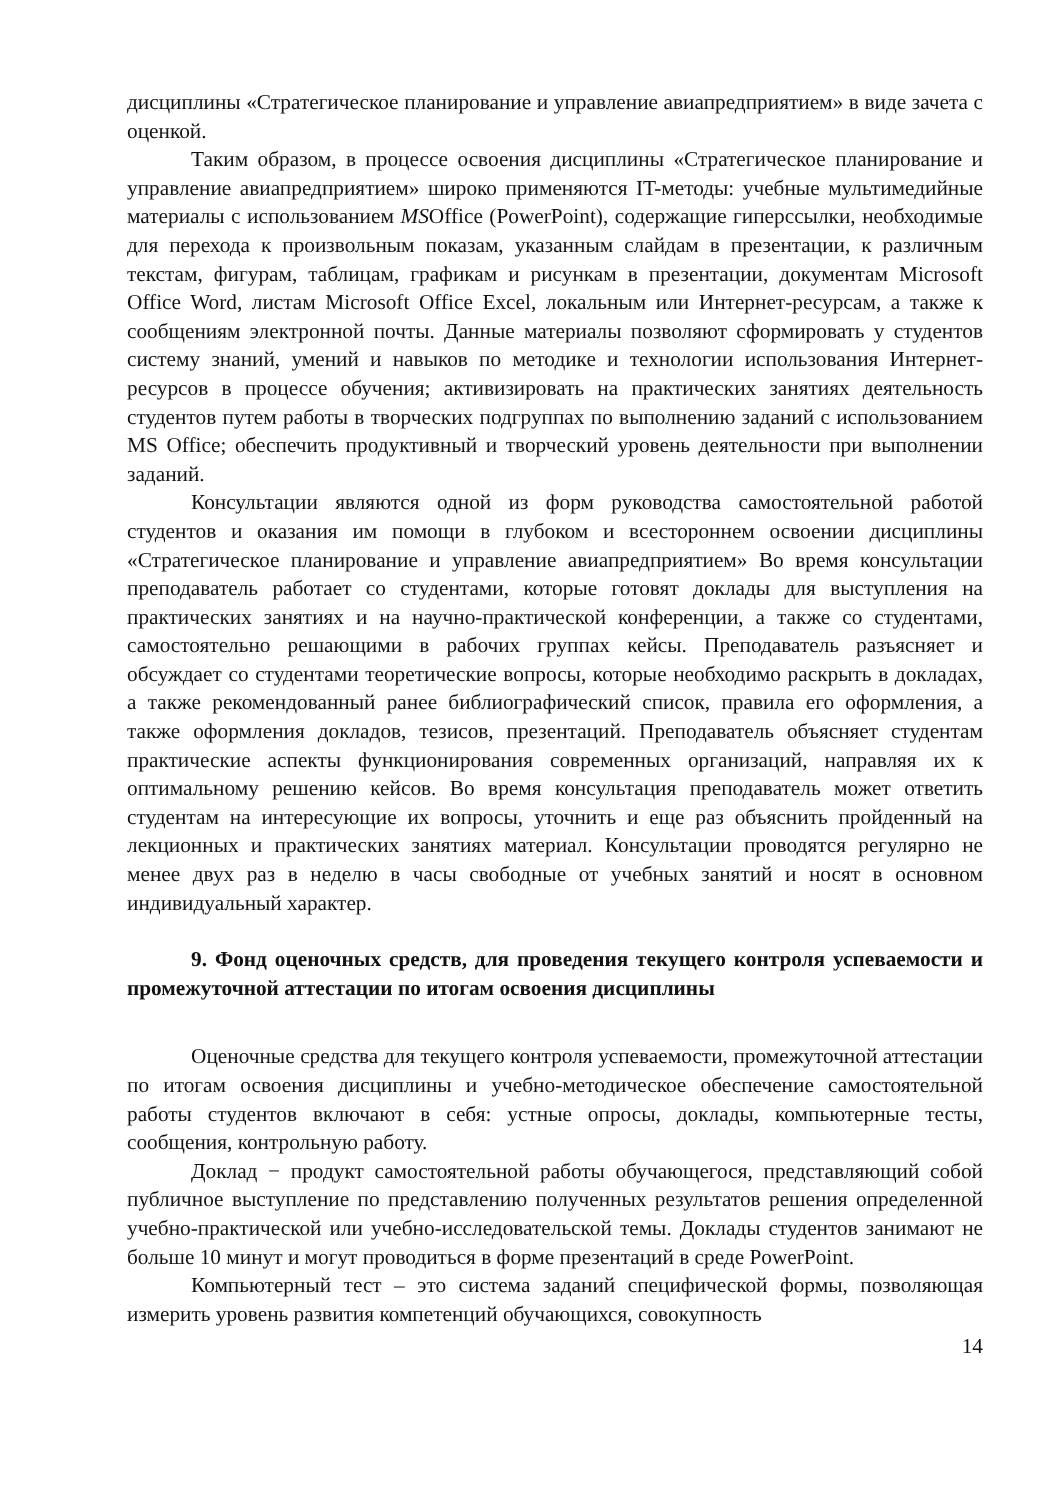дисциплины «Стратегическое планирование и управление авиапредприятием» в виде зачета с оценкой.
Таким образом, в процессе освоения дисциплины «Стратегическое планирование и управление авиапредприятием» широко применяются IT-методы: учебные мультимедийные материалы с использованием MSOffice (PowerPoint), содержащие гиперссылки, необходимые для перехода к произвольным показам, указанным слайдам в презентации, к различным текстам, фигурам, таблицам, графикам и рисункам в презентации, документам Microsoft Office Word, листам Microsoft Office Excel, локальным или Интернет-ресурсам, а также к сообщениям электронной почты. Данные материалы позволяют сформировать у студентов систему знаний, умений и навыков по методике и технологии использования Интернет-ресурсов в процессе обучения; активизировать на практических занятиях деятельность студентов путем работы в творческих подгруппах по выполнению заданий с использованием MS Office; обеспечить продуктивный и творческий уровень деятельности при выполнении заданий.
Консультации являются одной из форм руководства самостоятельной работой студентов и оказания им помощи в глубоком и всестороннем освоении дисциплины «Стратегическое планирование и управление авиапредприятием» Во время консультации преподаватель работает со студентами, которые готовят доклады для выступления на практических занятиях и на научно-практической конференции, а также со студентами, самостоятельно решающими в рабочих группах кейсы. Преподаватель разъясняет и обсуждает со студентами теоретические вопросы, которые необходимо раскрыть в докладах, а также рекомендованный ранее библиографический список, правила его оформления, а также оформления докладов, тезисов, презентаций. Преподаватель объясняет студентам практические аспекты функционирования современных организаций, направляя их к оптимальному решению кейсов. Во время консультация преподаватель может ответить студентам на интересующие их вопросы, уточнить и еще раз объяснить пройденный на лекционных и практических занятиях материал. Консультации проводятся регулярно не менее двух раз в неделю в часы свободные от учебных занятий и носят в основном индивидуальный характер.
9. Фонд оценочных средств, для проведения текущего контроля успеваемости и промежуточной аттестации по итогам освоения дисциплины
Оценочные средства для текущего контроля успеваемости, промежуточной аттестации по итогам освоения дисциплины и учебно-методическое обеспечение самостоятельной работы студентов включают в себя: устные опросы, доклады, компьютерные тесты, сообщения, контрольную работу.
Доклад − продукт самостоятельной работы обучающегося, представляющий собой публичное выступление по представлению полученных результатов решения определенной учебно-практической или учебно-исследовательской темы. Доклады студентов занимают не больше 10 минут и могут проводиться в форме презентаций в среде PowerPoint.
Компьютерный тест – это система заданий специфической формы, позволяющая измерить уровень развития компетенций обучающихся, совокупность
14